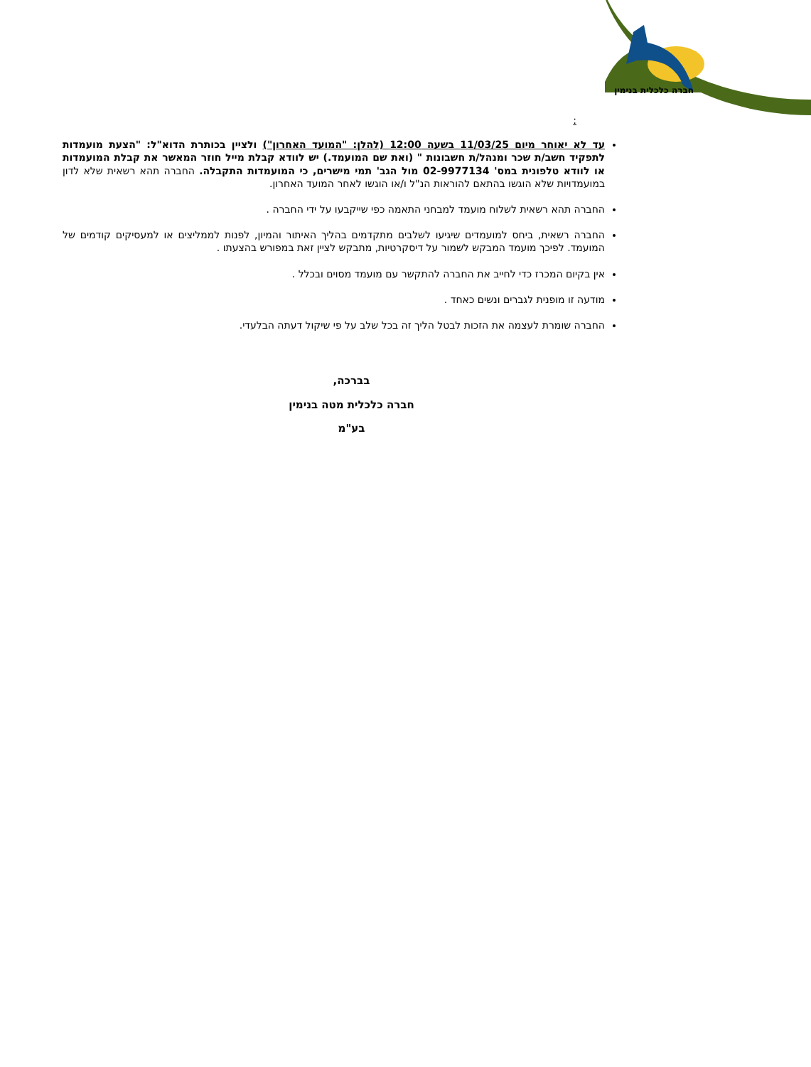חברה כלכלית בנימין
:
עד לא יאוחר מיום 11/03/25 בשעה 12:00 (להלן: "המועד האחרון") ולציין בכותרת הדוא"ל: "הצעת מועמדות לתפקיד חשב/ת שכר ומנהל/ת חשבונות " (ואת שם המועמד.) יש לוודא קבלת מייל חוזר המאשר את קבלת המועמדות או לוודא טלפונית במס' 02-9977134 מול הגב' תמי מישרים, כי המועמדות התקבלה. החברה תהא רשאית שלא לדון במועמדויות שלא הוגשו בהתאם להוראות הנ"ל ו/או הוגשו לאחר המועד האחרון.
החברה תהא רשאית לשלוח מועמד למבחני התאמה כפי שייקבעו על ידי החברה .
החברה רשאית, ביחס למועמדים שיגיעו לשלבים מתקדמים בהליך האיתור והמיון, לפנות לממליצים או למעסיקים קודמים של המועמד. לפיכך מועמד המבקש לשמור על דיסקרטיות, מתבקש לציין זאת במפורש בהצעתו .
אין בקיום המכרז כדי לחייב את החברה להתקשר עם מועמד מסוים ובכלל .
מודעה זו מופנית לגברים ונשים כאחד .
החברה שומרת לעצמה את הזכות לבטל הליך זה בכל שלב על פי שיקול דעתה הבלעדי.
בברכה,
חברה כלכלית מטה בנימין
בע"מ